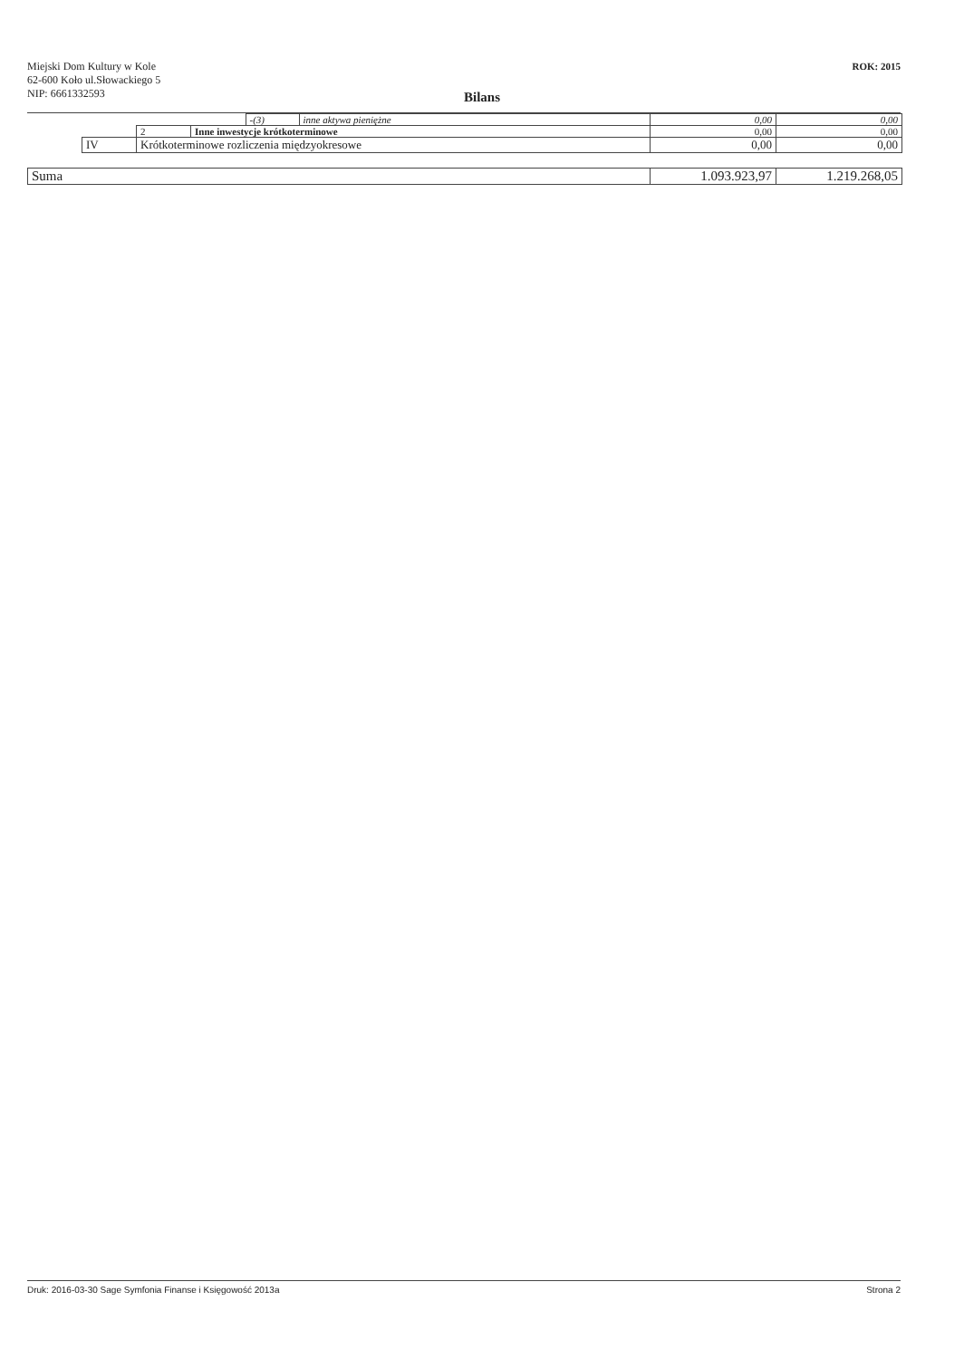Miejski Dom Kultury w Kole
62-600 Koło ul.Słowackiego 5
NIP: 6661332593
ROK: 2015
Bilans
| | | | | -(3) | inne aktywa pieniężne | 0,00 | 0,00 |
| | | 2 | Inne inwestycje krótkoterminowe | | | 0,00 | 0,00 |
| | IV | Krótkoterminowe rozliczenia międzyokresowe | | | | 0,00 | 0,00 |
| Suma | | | | | | 1.093.923,97 | 1.219.268,05 |
Druk: 2016-03-30 Sage Symfonia Finanse i Księgowość 2013a Strona 2